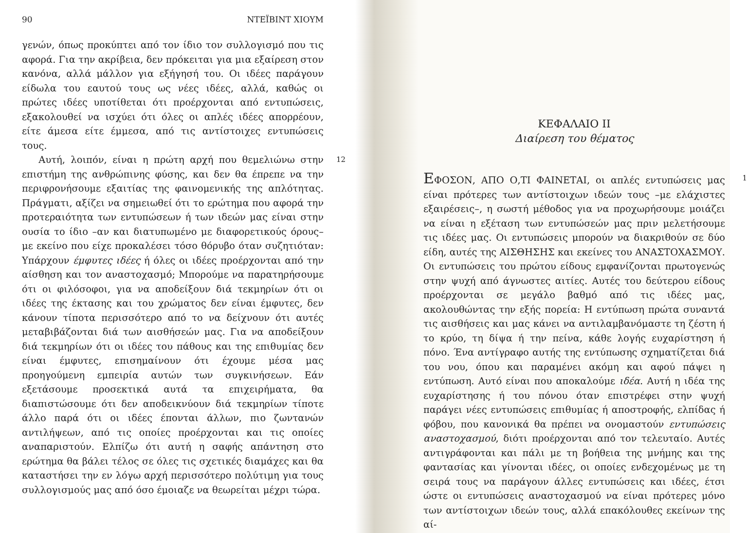90 ΝΤΕΪΒΙΝΤ ΧΙΟΥΜ
γενών, όπως προκύπτει από τον ίδιο τον συλλογισμό που τις αφορά. Για την ακρίβεια, δεν πρόκειται για μια εξαίρεση στον κανόνα, αλλά μάλλον για εξήγησή του. Οι ιδέες παράγουν είδωλα του εαυτού τους ως νέες ιδέες, αλλά, καθώς οι πρώτες ιδέες υποτίθεται ότι προέρχονται από εντυπώσεις, εξακολουθεί να ισχύει ότι όλες οι απλές ιδέες απορρέουν, είτε άμεσα είτε έμμεσα, από τις αντίστοιχες εντυπώσεις τους.
12 Αυτή, λοιπόν, είναι η πρώτη αρχή που θεμελιώνω στην επιστήμη της ανθρώπινης φύσης, και δεν θα έπρεπε να την περιφρονήσουμε εξαιτίας της φαινομενικής της απλότητας. Πράγματι, αξίζει να σημειωθεί ότι το ερώτημα που αφορά την προτεραιότητα των εντυπώσεων ή των ιδεών μας είναι στην ουσία το ίδιο –αν και διατυπωμένο με διαφορετικούς όρους– με εκείνο που είχε προκαλέσει τόσο θόρυβο όταν συζητιόταν: Υπάρχουν έμφυτες ιδέες ή όλες οι ιδέες προέρχονται από την αίσθηση και τον αναστοχασμό; Μπορούμε να παρατηρήσουμε ότι οι φιλόσοφοι, για να αποδείξουν διά τεκμηρίων ότι οι ιδέες της έκτασης και του χρώματος δεν είναι έμφυτες, δεν κάνουν τίποτα περισσότερο από το να δείχνουν ότι αυτές μεταβιβάζονται διά των αισθήσεών μας. Για να αποδείξουν διά τεκμηρίων ότι οι ιδέες του πάθους και της επιθυμίας δεν είναι έμφυτες, επισημαίνουν ότι έχουμε μέσα μας προηγούμενη εμπειρία αυτών των συγκινήσεων. Εάν εξετάσουμε προσεκτικά αυτά τα επιχειρήματα, θα διαπιστώσουμε ότι δεν αποδεικνύουν διά τεκμηρίων τίποτε άλλο παρά ότι οι ιδέες έπονται άλλων, πιο ζωντανών αντιλήψεων, από τις οποίες προέρχονται και τις οποίες αναπαριστούν. Ελπίζω ότι αυτή η σαφής απάντηση στο ερώτημα θα βάλει τέλος σε όλες τις σχετικές διαμάχες και θα καταστήσει την εν λόγω αρχή περισσότερο πολύτιμη για τους συλλογισμούς μας από όσο έμοιαζε να θεωρείται μέχρι τώρα.
ΚΕΦΑΛΑΙΟ ΙΙ
Διαίρεση του θέματος
1 ΕΦΟΣΟΝ, ΑΠΟ Ο,ΤΙ ΦΑΙΝΕΤΑΙ, οι απλές εντυπώσεις μας είναι πρότερες των αντίστοιχων ιδεών τους –με ελάχιστες εξαιρέσεις–, η σωστή μέθοδος για να προχωρήσουμε μοιάζει να είναι η εξέταση των εντυπώσεών μας πριν μελετήσουμε τις ιδέες μας. Οι εντυπώσεις μπορούν να διακριθούν σε δύο είδη, αυτές της ΑΙΣΘΗΣΗΣ και εκείνες του ΑΝΑΣΤΟΧΑΣΜΟΥ. Οι εντυπώσεις του πρώτου είδους εμφανίζονται πρωτογενώς στην ψυχή από άγνωστες αιτίες. Αυτές του δεύτερου είδους προέρχονται σε μεγάλο βαθμό από τις ιδέες μας, ακολουθώντας την εξής πορεία: Η εντύπωση πρώτα συναντά τις αισθήσεις και μας κάνει να αντιλαμβανόμαστε τη ζέστη ή το κρύο, τη δίψα ή την πείνα, κάθε λογής ευχαρίστηση ή πόνο. Ένα αντίγραφο αυτής της εντύπωσης σχηματίζεται διά του νου, όπου και παραμένει ακόμη και αφού πάψει η εντύπωση. Αυτό είναι που αποκαλούμε ιδέα. Αυτή η ιδέα της ευχαρίστησης ή του πόνου όταν επιστρέφει στην ψυχή παράγει νέες εντυπώσεις επιθυμίας ή αποστροφής, ελπίδας ή φόβου, που κανονικά θα πρέπει να ονομαστούν εντυπώσεις αναστοχασμού, διότι προέρχονται από τον τελευταίο. Αυτές αντιγράφονται και πάλι με τη βοήθεια της μνήμης και της φαντασίας και γίνονται ιδέες, οι οποίες ενδεχομένως με τη σειρά τους να παράγουν άλλες εντυπώσεις και ιδέες, έτσι ώστε οι εντυπώσεις αναστοχασμού να είναι πρότερες μόνο των αντίστοιχων ιδεών τους, αλλά επακόλουθες εκείνων της αί-